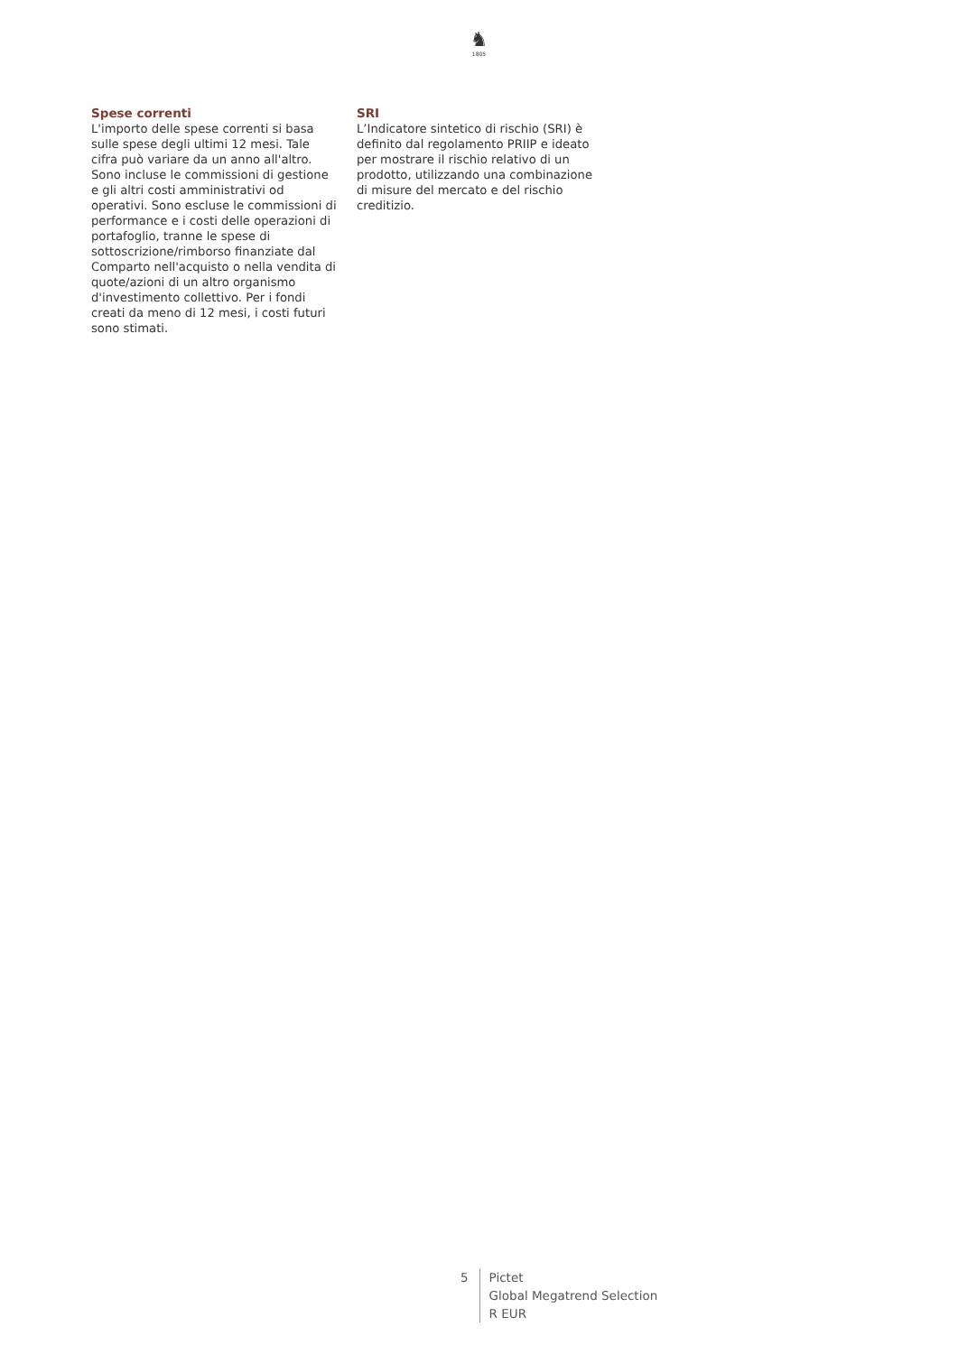♞
1805
Spese correnti
L'importo delle spese correnti si basa sulle spese degli ultimi 12 mesi. Tale cifra può variare da un anno all'altro. Sono incluse le commissioni di gestione e gli altri costi amministrativi od operativi. Sono escluse le commissioni di performance e i costi delle operazioni di portafoglio, tranne le spese di sottoscrizione/rimborso finanziate dal Comparto nell'acquisto o nella vendita di quote/azioni di un altro organismo d'investimento collettivo. Per i fondi creati da meno di 12 mesi, i costi futuri sono stimati.
SRI
L’Indicatore sintetico di rischio (SRI) è definito dal regolamento PRIIP e ideato per mostrare il rischio relativo di un prodotto, utilizzando una combinazione di misure del mercato e del rischio creditizio.
5 Pictet
Global Megatrend Selection
R EUR